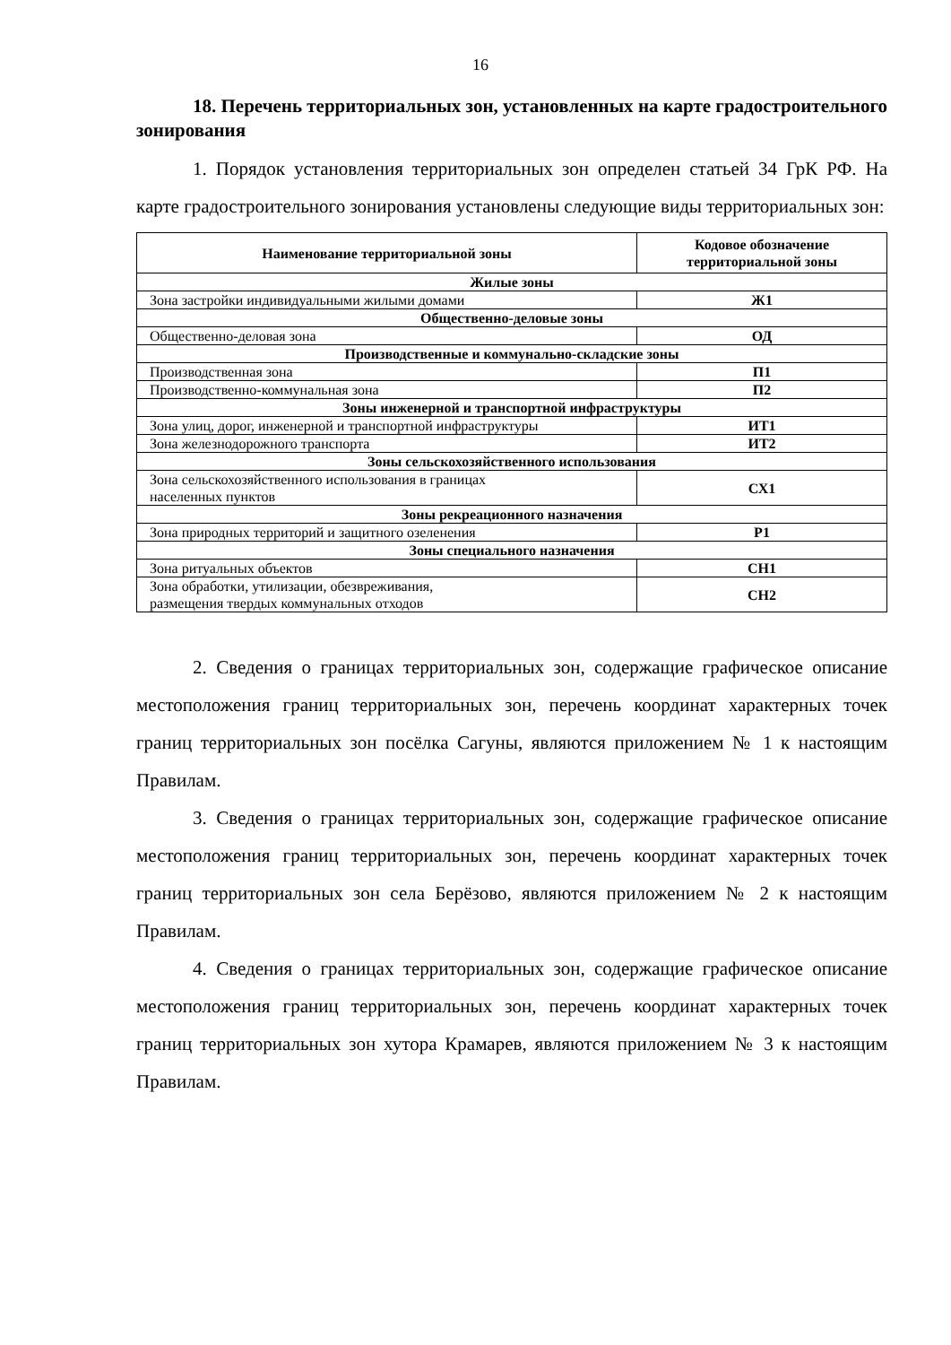16
18. Перечень территориальных зон, установленных на карте градостроительного зонирования
1. Порядок установления территориальных зон определен статьей 34 ГрК РФ. На карте градостроительного зонирования установлены следующие виды территориальных зон:
| Наименование территориальной зоны | Кодовое обозначение территориальной зоны |
| --- | --- |
| Жилые зоны | |
| Зона застройки индивидуальными жилыми домами | Ж1 |
| Общественно-деловые зоны | |
| Общественно-деловая зона | ОД |
| Производственные и коммунально-складские зоны | |
| Производственная зона | П1 |
| Производственно-коммунальная зона | П2 |
| Зоны инженерной и транспортной инфраструктуры | |
| Зона улиц, дорог, инженерной и транспортной инфраструктуры | ИТ1 |
| Зона железнодорожного транспорта | ИТ2 |
| Зоны сельскохозяйственного использования | |
| Зона сельскохозяйственного использования в границах населенных пунктов | СХ1 |
| Зоны рекреационного назначения | |
| Зона природных территорий и защитного озеленения | Р1 |
| Зоны специального назначения | |
| Зона ритуальных объектов | СН1 |
| Зона обработки, утилизации, обезвреживания, размещения твердых коммунальных отходов | СН2 |
2. Сведения о границах территориальных зон, содержащие графическое описание местоположения границ территориальных зон, перечень координат характерных точек границ территориальных зон посёлка Сагуны, являются приложением № 1 к настоящим Правилам.
3. Сведения о границах территориальных зон, содержащие графическое описание местоположения границ территориальных зон, перечень координат характерных точек границ территориальных зон села Берёзово, являются приложением № 2 к настоящим Правилам.
4. Сведения о границах территориальных зон, содержащие графическое описание местоположения границ территориальных зон, перечень координат характерных точек границ территориальных зон хутора Крамарев, являются приложением № 3 к настоящим Правилам.